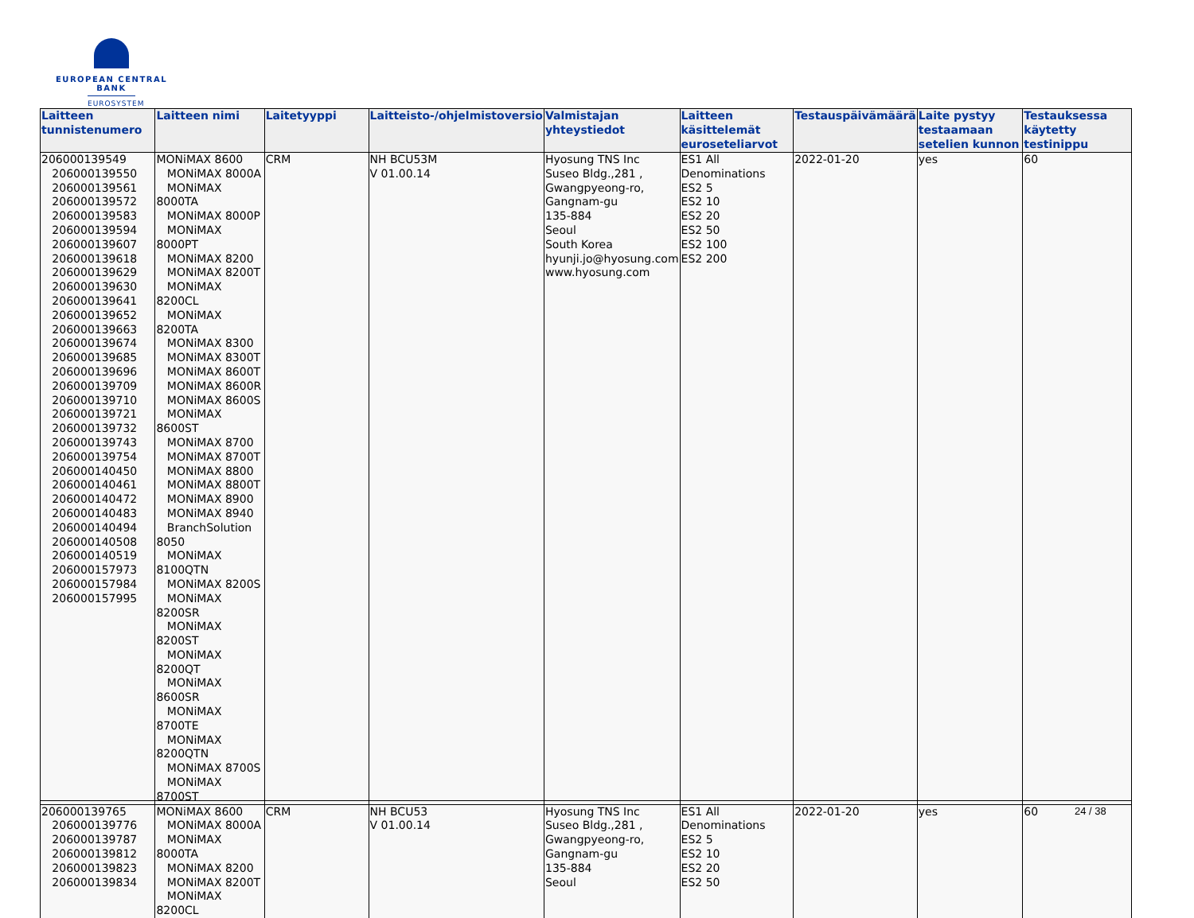EUROPEAN CENTRAL BANK
EUROSYSTEM
| Laitteen tunnistenumero | Laitteen nimi | Laitetyyppi | Laitteisto-/ohjelmistoversio | Valmistajan yhteystiedot | Laitteen käsittelemät euroseteliarvot | Testauspäivämäärä | Laite pystyy testaamaan setelien kunnon | Testauksessa käytetty testinippu |
| --- | --- | --- | --- | --- | --- | --- | --- | --- |
| 206000139549 206000139550 206000139561 206000139572 206000139583 206000139594 206000139607 206000139618 206000139629 206000139630 206000139641 206000139652 206000139663 206000139674 206000139685 206000139696 206000139709 206000139710 206000139721 206000139732 206000139743 206000139754 206000140450 206000140461 206000140472 206000140483 206000140494 206000140508 206000140519 206000157973 206000157984 206000157995 | MONiMAX 8600 MONiMAX 8000A MONiMAX 8000TA MONiMAX 8000P MONiMAX 8000PT MONiMAX 8200 MONiMAX 8200T MONiMAX 8200CL MONiMAX 8200TA MONiMAX 8300 MONiMAX 8300T MONiMAX 8600T MONiMAX 8600R MONiMAX 8600S MONiMAX 8600ST MONiMAX 8700 MONiMAX 8700T MONiMAX 8800 MONiMAX 8800T MONiMAX 8900 MONiMAX 8940 BranchSolution 8050 MONiMAX 8100QTN MONiMAX 8200S MONiMAX 8200SR MONiMAX 8200ST MONiMAX 8200QT MONiMAX 8600SR MONiMAX 8700TE MONiMAX 8200QTN MONiMAX 8700S MONiMAX 8700ST | CRM | NH BCU53M V 01.00.14 | Hyosung TNS Inc Suseo Bldg.,281 , Gwangpyeong-ro, Gangnam-gu 135-884 Seoul South Korea hyunji.jo@hyosung.com www.hyosung.com | ES1 All Denominations ES2 5 ES2 10 ES2 20 ES2 50 ES2 100 ES2 200 | 2022-01-20 | yes | 60 |
| 206000139765 206000139776 206000139787 206000139812 206000139823 206000139834 | MONiMAX 8600 MONiMAX 8000A MONiMAX 8000TA MONiMAX 8200 MONiMAX 8200T MONiMAX 8200CL | CRM | NH BCU53 V 01.00.14 | Hyosung TNS Inc Suseo Bldg.,281 , Gwangpyeong-ro, Gangnam-gu 135-884 Seoul | ES1 All Denominations ES2 5 ES2 10 ES2 20 ES2 50 | 2022-01-20 | yes | 60 |
24 / 38